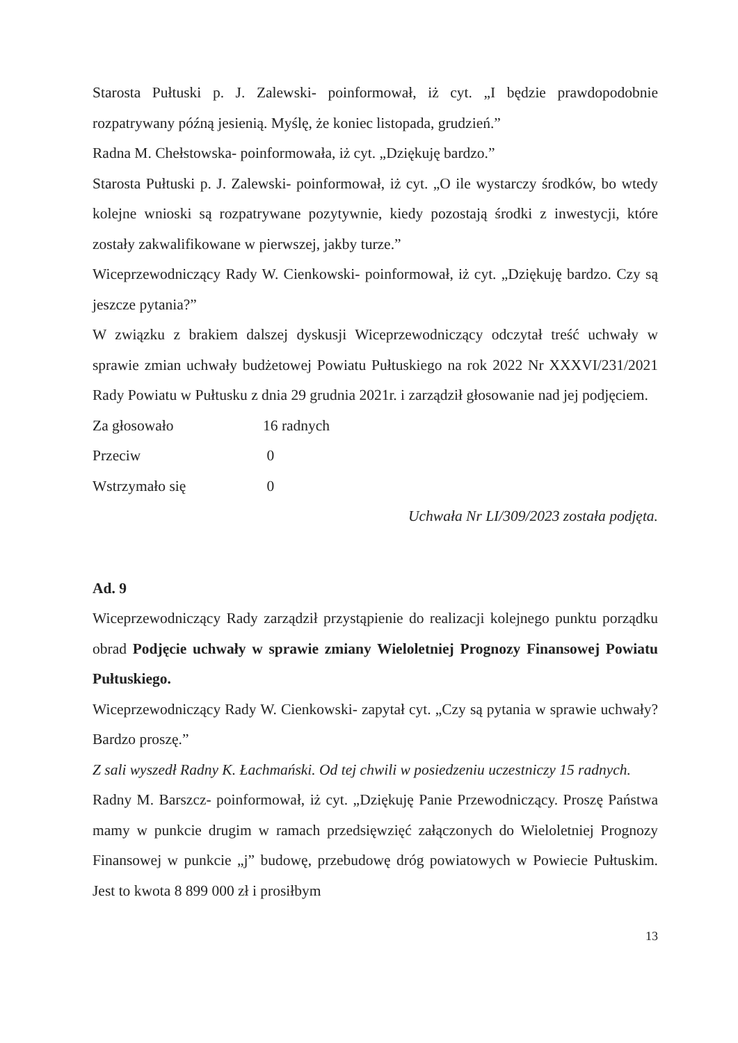Starosta Pułtuski p. J. Zalewski- poinformował, iż cyt. „I będzie prawdopodobnie rozpatrywany późną jesienią. Myślę, że koniec listopada, grudzień.”
Radna M. Chełstowska- poinformowała, iż cyt. „Dziękuję bardzo.”
Starosta Pułtuski p. J. Zalewski- poinformował, iż cyt. „O ile wystarczy środków, bo wtedy kolejne wnioski są rozpatrywane pozytywnie, kiedy pozostają środki z inwestycji, które zostały zakwalifikowane w pierwszej, jakby turze.”
Wiceprzewodniczący Rady W. Cienkowski- poinformował, iż cyt. „Dziękuję bardzo. Czy są jeszcze pytania?”
W związku z brakiem dalszej dyskusji Wiceprzewodniczący odczytał treść uchwały w sprawie zmian uchwały budżetowej Powiatu Pułtuskiego na rok 2022 Nr XXXVI/231/2021 Rady Powiatu w Pułtusku z dnia 29 grudnia 2021r. i zarządził głosowanie nad jej podjęciem.
Za głosowało 16 radnych
Przeciw 0
Wstrzymało się 0
Uchwała Nr LI/309/2023 została podjęta.
Ad. 9
Wiceprzewodniczący Rady zarządził przystąpienie do realizacji kolejnego punktu porządku obrad Podjęcie uchwały w sprawie zmiany Wieloletniej Prognozy Finansowej Powiatu Pułtuskiego.
Wiceprzewodniczący Rady W. Cienkowski- zapytał cyt. „Czy są pytania w sprawie uchwały? Bardzo proszę.”
Z sali wyszedł Radny K. Łachmański. Od tej chwili w posiedzeniu uczestniczy 15 radnych.
Radny M. Barszcz- poinformował, iż cyt. „Dziękuję Panie Przewodniczący. Proszę Państwa mamy w punkcie drugim w ramach przedsięwzięć załączonych do Wieloletniej Prognozy Finansowej w punkcie „j” budowę, przebudowę dróg powiatowych w Powiecie Pułtuskim. Jest to kwota 8 899 000 zł i prosiłbym
13